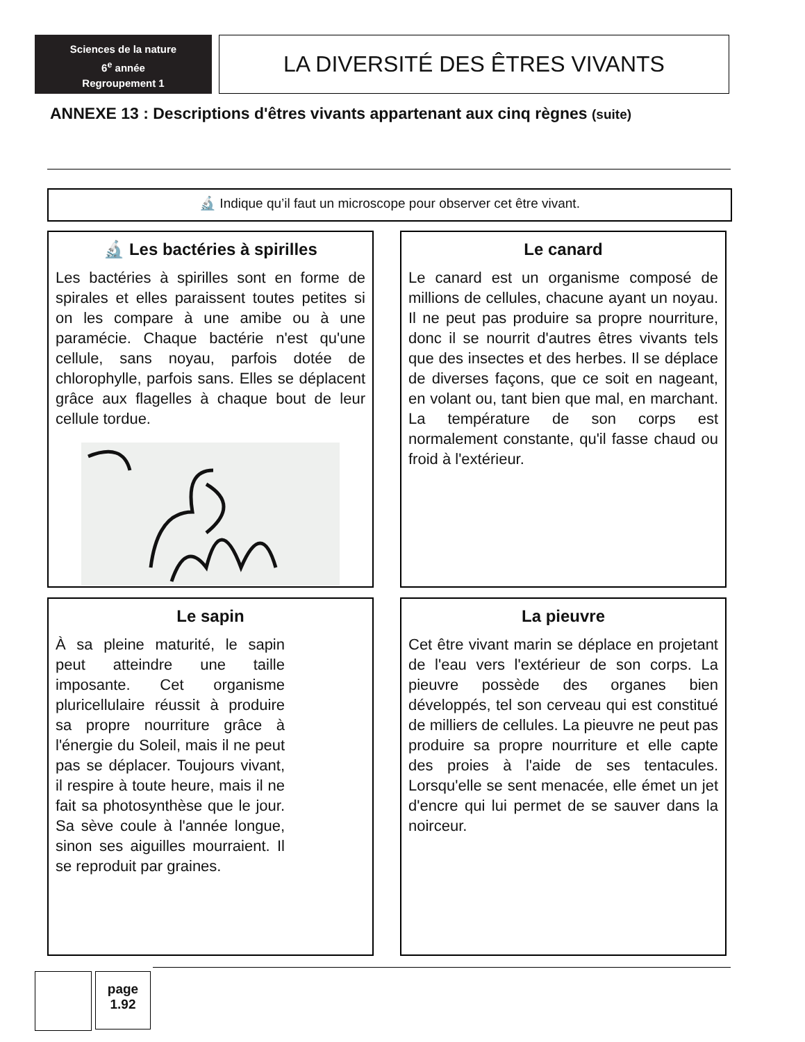Sciences de la nature
6<sup>e</sup> année
Regroupement 1
LA DIVERSITÉ DES ÊTRES VIVANTS
ANNEXE 13 : Descriptions d'êtres vivants appartenant aux cinq règnes (suite)
🔬 Indique qu’il faut un microscope pour observer cet être vivant.
🔬 Les bactéries à spirilles
Les bactéries à spirilles sont en forme de spirales et elles paraissent toutes petites si on les compare à une amibe ou à une paramécie. Chaque bactérie n'est qu'une cellule, sans noyau, parfois dotée de chlorophylle, parfois sans. Elles se déplacent grâce aux flagelles à chaque bout de leur cellule tordue.
Le canard
Le canard est un organisme composé de millions de cellules, chacune ayant un noyau. Il ne peut pas produire sa propre nourriture, donc il se nourrit d'autres êtres vivants tels que des insectes et des herbes. Il se déplace de diverses façons, que ce soit en nageant, en volant ou, tant bien que mal, en marchant. La température de son corps est normalement constante, qu'il fasse chaud ou froid à l'extérieur.
Le sapin
À sa pleine maturité, le sapin peut atteindre une taille imposante. Cet organisme pluricellulaire réussit à produire sa propre nourriture grâce à l'énergie du Soleil, mais il ne peut pas se déplacer. Toujours vivant, il respire à toute heure, mais il ne fait sa photosynthèse que le jour. Sa sève coule à l'année longue, sinon ses aiguilles mourraient. Il se reproduit par graines.
La pieuvre
Cet être vivant marin se déplace en projetant de l'eau vers l'extérieur de son corps. La pieuvre possède des organes bien développés, tel son cerveau qui est constitué de milliers de cellules. La pieuvre ne peut pas produire sa propre nourriture et elle capte des proies à l'aide de ses tentacules. Lorsqu'elle se sent menacée, elle émet un jet d'encre qui lui permet de se sauver dans la noirceur.
page
1.92